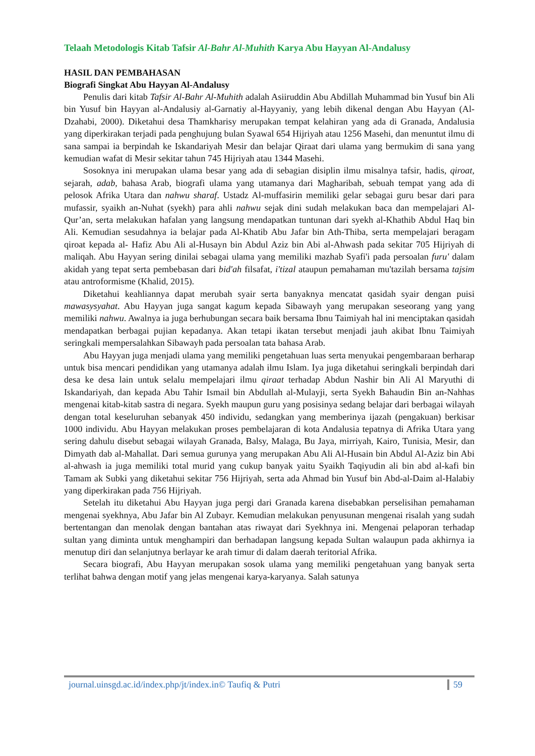Telaah Metodologis Kitab Tafsir Al-Bahr Al-Muhith Karya Abu Hayyan Al-Andalusy
HASIL DAN PEMBAHASAN
Biografi Singkat Abu Hayyan Al-Andalusy
Penulis dari kitab Tafsir Al-Bahr Al-Muhith adalah Asiiruddin Abu Abdillah Muhammad bin Yusuf bin Ali bin Yusuf bin Hayyan al-Andalusiy al-Garnatiy al-Hayyaniy, yang lebih dikenal dengan Abu Hayyan (Al-Dzahabi, 2000). Diketahui desa Thamkharisy merupakan tempat kelahiran yang ada di Granada, Andalusia yang diperkirakan terjadi pada penghujung bulan Syawal 654 Hijriyah atau 1256 Masehi, dan menuntut ilmu di sana sampai ia berpindah ke Iskandariyah Mesir dan belajar Qiraat dari ulama yang bermukim di sana yang kemudian wafat di Mesir sekitar tahun 745 Hijriyah atau 1344 Masehi.
Sosoknya ini merupakan ulama besar yang ada di sebagian disiplin ilmu misalnya tafsir, hadis, qiroat, sejarah, adab, bahasa Arab, biografi ulama yang utamanya dari Magharibah, sebuah tempat yang ada di pelosok Afrika Utara dan nahwu sharaf. Ustadz Al-muffasirin memiliki gelar sebagai guru besar dari para mufassir, syaikh an-Nuhat (syekh) para ahli nahwu sejak dini sudah melakukan baca dan mempelajari Al-Qur’an, serta melakukan hafalan yang langsung mendapatkan tuntunan dari syekh al-Khathib Abdul Haq bin Ali. Kemudian sesudahnya ia belajar pada Al-Khatib Abu Jafar bin Ath-Thiba, serta mempelajari beragam qiroat kepada al- Hafiz Abu Ali al-Husayn bin Abdul Aziz bin Abi al-Ahwash pada sekitar 705 Hijriyah di maliqah. Abu Hayyan sering dinilai sebagai ulama yang memiliki mazhab Syafi'i pada persoalan furu' dalam akidah yang tepat serta pembebasan dari bid'ah filsafat, i'tizal ataupun pemahaman mu'tazilah bersama tajsim atau antroformisme (Khalid, 2015).
Diketahui keahliannya dapat merubah syair serta banyaknya mencatat qasidah syair dengan puisi mawasysyahat. Abu Hayyan juga sangat kagum kepada Sibawayh yang merupakan seseorang yang yang memiliki nahwu. Awalnya ia juga berhubungan secara baik bersama Ibnu Taimiyah hal ini menciptakan qasidah mendapatkan berbagai pujian kepadanya. Akan tetapi ikatan tersebut menjadi jauh akibat Ibnu Taimiyah seringkali mempersalahkan Sibawayh pada persoalan tata bahasa Arab.
Abu Hayyan juga menjadi ulama yang memiliki pengetahuan luas serta menyukai pengembaraan berharap untuk bisa mencari pendidikan yang utamanya adalah ilmu Islam. Iya juga diketahui seringkali berpindah dari desa ke desa lain untuk selalu mempelajari ilmu qiraat terhadap Abdun Nashir bin Ali Al Maryuthi di Iskandariyah, dan kepada Abu Tahir Ismail bin Abdullah al-Mulayji, serta Syekh Bahaudin Bin an-Nahhas mengenai kitab-kitab sastra di negara. Syekh maupun guru yang posisinya sedang belajar dari berbagai wilayah dengan total keseluruhan sebanyak 450 individu, sedangkan yang memberinya ijazah (pengakuan) berkisar 1000 individu. Abu Hayyan melakukan proses pembelajaran di kota Andalusia tepatnya di Afrika Utara yang sering dahulu disebut sebagai wilayah Granada, Balsy, Malaga, Bu Jaya, mirriyah, Kairo, Tunisia, Mesir, dan Dimyath dab al-Mahallat. Dari semua gurunya yang merupakan Abu Ali Al-Husain bin Abdul Al-Aziz bin Abi al-ahwash ia juga memiliki total murid yang cukup banyak yaitu Syaikh Taqiyudin ali bin abd al-kafi bin Tamam ak Subki yang diketahui sekitar 756 Hijriyah, serta ada Ahmad bin Yusuf bin Abd-al-Daim al-Halabiy yang diperkirakan pada 756 Hijriyah.
Setelah itu diketahui Abu Hayyan juga pergi dari Granada karena disebabkan perselisihan pemahaman mengenai syekhnya, Abu Jafar bin Al Zubayr. Kemudian melakukan penyusunan mengenai risalah yang sudah bertentangan dan menolak dengan bantahan atas riwayat dari Syekhnya ini. Mengenai pelaporan terhadap sultan yang diminta untuk menghampiri dan berhadapan langsung kepada Sultan walaupun pada akhirnya ia menutup diri dan selanjutnya berlayar ke arah timur di dalam daerah teritorial Afrika.
Secara biografi, Abu Hayyan merupakan sosok ulama yang memiliki pengetahuan yang banyak serta terlihat bahwa dengan motif yang jelas mengenai karya-karyanya. Salah satunya
journal.uinsgd.ac.id/index.php/jt/index.in© Taufiq & Putri 59